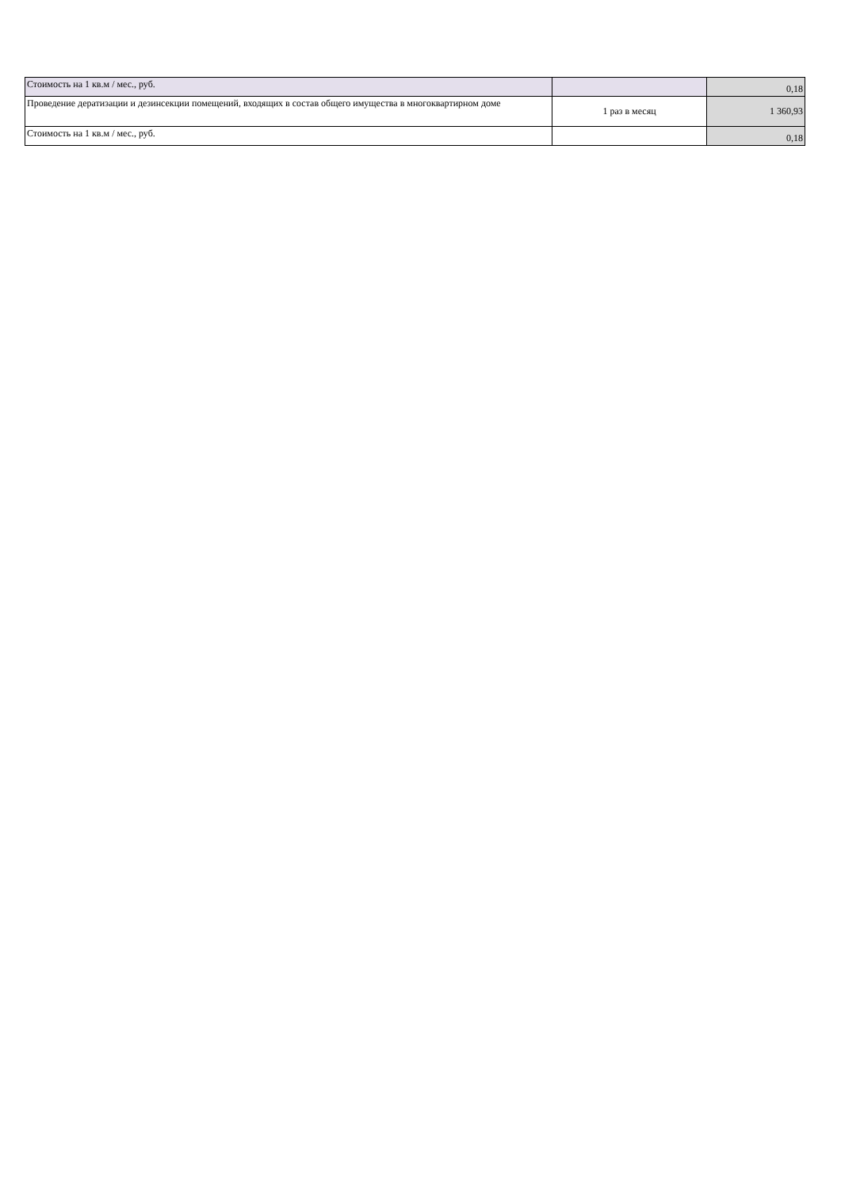| Стоимость на 1 кв.м / мес., руб. | | 0,18 |
| Проведение дератизации и дезинсекции помещений, входящих в состав общего имущества в многоквартирном доме | 1 раз в месяц | 1 360,93 |
| Стоимость на 1 кв.м / мес., руб. | | 0,18 |